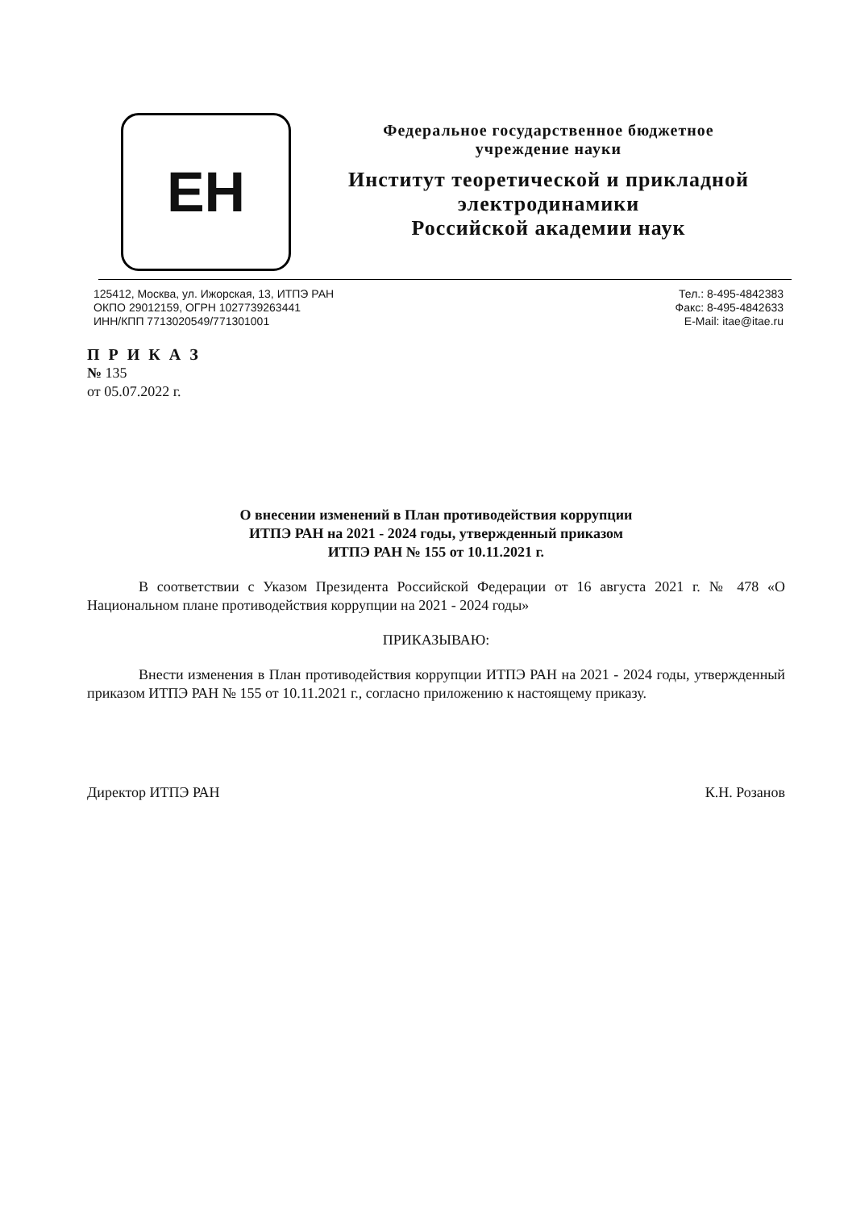ЕН
Федеральное государственное бюджетное
учреждение науки
Институт теоретической и прикладной
электродинамики
Российской академии наук
125412, Москва, ул. Ижорская, 13, ИТПЭ РАН
ОКПО 29012159, ОГРН 1027739263441
ИНН/КПП 7713020549/771301001
Тел.: 8-495-4842383
Факс: 8-495-4842633
E-Mail: itae@itae.ru
П Р И К А З
№ 135
от 05.07.2022 г.
О внесении изменений в План противодействия коррупции
ИТПЭ РАН на 2021 - 2024 годы, утвержденный приказом
ИТПЭ РАН № 155 от 10.11.2021 г.
В соответствии с Указом Президента Российской Федерации от 16 августа 2021 г. № 478 «О Национальном плане противодействия коррупции на 2021 - 2024 годы»
ПРИКАЗЫВАЮ:
Внести изменения в План противодействия коррупции ИТПЭ РАН на 2021 - 2024 годы, утвержденный приказом ИТПЭ РАН № 155 от 10.11.2021 г., согласно приложению к настоящему приказу.
Директор ИТПЭ РАН К.Н. Розанов